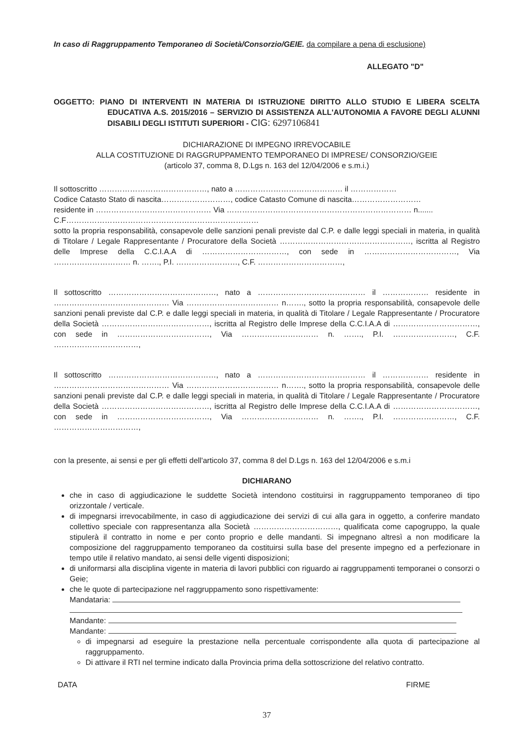In caso di Raggruppamento Temporaneo di Società/Consorzio/GEIE. da compilare a pena di esclusione)
ALLEGATO "D"
OGGETTO: PIANO DI INTERVENTI IN MATERIA DI ISTRUZIONE DIRITTO ALLO STUDIO E LIBERA SCELTA EDUCATIVA A.S. 2015/2016 – SERVIZIO DI ASSISTENZA ALL'AUTONOMIA A FAVORE DEGLI ALUNNI DISABILI DEGLI ISTITUTI SUPERIORI - CIG: 6297106841
DICHIARAZIONE DI IMPEGNO IRREVOCABILE
ALLA COSTITUZIONE DI RAGGRUPPAMENTO TEMPORANEO DI IMPRESE/ CONSORZIO/GEIE
(articolo 37, comma 8, D.Lgs n. 163 del 12/04/2006 e s.m.i.)
Il sottoscritto ……………………………………, nato a …………………………………… il ………………
Codice Catasto Stato di nascita………………………, codice Catasto Comune di nascita………………………
residente in ……………………………………… Via ……………………………………………………………… n.......
C.F…………………………………………………………………
sotto la propria responsabilità, consapevole delle sanzioni penali previste dal C.P. e dalle leggi speciali in materia, in qualità di Titolare / Legale Rappresentante / Procuratore della Società ……………………………………………, iscritta al Registro delle Imprese della C.C.I.A.A di ……………………………, con sede in ………………………………, Via ………………………… n. ……., P.I. ……………………, C.F. ……………………………,
Il sottoscritto ……………………………………, nato a …………………………………… il ……………… residente in ……………………………………… Via ……………………………… n……., sotto la propria responsabilità, consapevole delle sanzioni penali previste dal C.P. e dalle leggi speciali in materia, in qualità di Titolare / Legale Rappresentante / Procuratore della Società ……………………………………, iscritta al Registro delle Imprese della C.C.I.A.A di ……………………………, con sede in ………………………………, Via ………………………… n. ……., P.I. ……………………, C.F. ……………………………,
Il sottoscritto ……………………………………, nato a …………………………………… il ……………… residente in ……………………………………… Via ……………………………… n……., sotto la propria responsabilità, consapevole delle sanzioni penali previste dal C.P. e dalle leggi speciali in materia, in qualità di Titolare / Legale Rappresentante / Procuratore della Società ……………………………………, iscritta al Registro delle Imprese della C.C.I.A.A di ……………………………, con sede in ………………………………, Via ………………………… n. ……., P.I. ……………………, C.F. ……………………………,
con la presente, ai sensi e per gli effetti dell'articolo 37, comma 8 del D.Lgs n. 163 del 12/04/2006 e s.m.i
DICHIARANO
che in caso di aggiudicazione le suddette Società intendono costituirsi in raggruppamento temporaneo di tipo orizzontale / verticale.
di impegnarsi irrevocabilmente, in caso di aggiudicazione dei servizi di cui alla gara in oggetto, a conferire mandato collettivo speciale con rappresentanza alla Società ……………………………, qualificata come capogruppo, la quale stipulerà il contratto in nome e per conto proprio e delle mandanti. Si impegnano altresì a non modificare la composizione del raggruppamento temporaneo da costituirsi sulla base del presente impegno ed a perfezionare in tempo utile il relativo mandato, ai sensi delle vigenti disposizioni;
di uniformarsi alla disciplina vigente in materia di lavori pubblici con riguardo ai raggruppamenti temporanei o consorzi o Geie;
che le quote di partecipazione nel raggruppamento sono rispettivamente:
Mandataria:
Mandante:
Mandante:
di impegnarsi ad eseguire la prestazione nella percentuale corrispondente alla quota di partecipazione al raggruppamento.
Di attivare il RTI nel termine indicato dalla Provincia prima della sottoscrizione del relativo contratto.
DATA FIRME
37